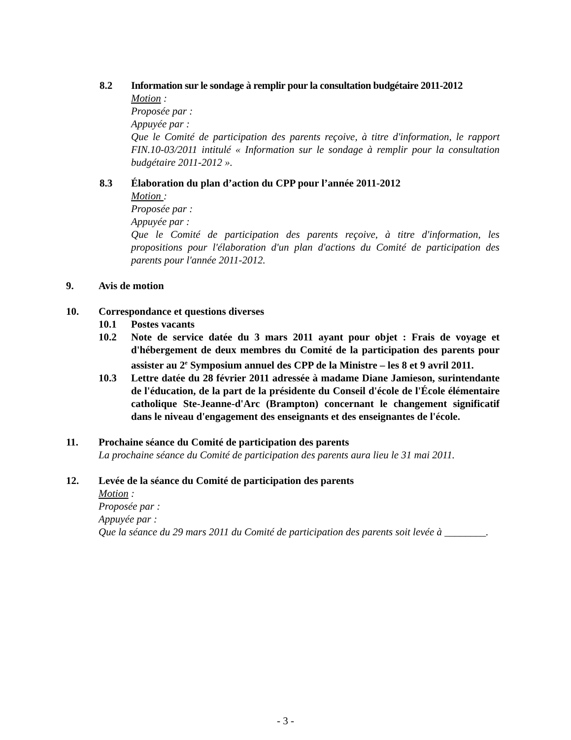8.2 Information sur le sondage à remplir pour la consultation budgétaire 2011-2012
Motion :
Proposée par :
Appuyée par :
Que le Comité de participation des parents reçoive, à titre d'information, le rapport FIN.10-03/2011 intitulé « Information sur le sondage à remplir pour la consultation budgétaire 2011-2012 ».
8.3 Élaboration du plan d’action du CPP pour l’année 2011-2012
Motion :
Proposée par :
Appuyée par :
Que le Comité de participation des parents reçoive, à titre d'information, les propositions pour l'élaboration d'un plan d'actions du Comité de participation des parents pour l'année 2011-2012.
9. Avis de motion
10. Correspondance et questions diverses
10.1 Postes vacants
10.2 Note de service datée du 3 mars 2011 ayant pour objet : Frais de voyage et d'hébergement de deux membres du Comité de la participation des parents pour assister au 2<sup>e</sup> Symposium annuel des CPP de la Ministre – les 8 et 9 avril 2011.
10.3 Lettre datée du 28 février 2011 adressée à madame Diane Jamieson, surintendante de l'éducation, de la part de la présidente du Conseil d'école de l'École élémentaire catholique Ste-Jeanne-d'Arc (Brampton) concernant le changement significatif dans le niveau d'engagement des enseignants et des enseignantes de l'école.
11. Prochaine séance du Comité de participation des parents
La prochaine séance du Comité de participation des parents aura lieu le 31 mai 2011.
12. Levée de la séance du Comité de participation des parents
Motion :
Proposée par :
Appuyée par :
Que la séance du 29 mars 2011 du Comité de participation des parents soit levée à ________.
- 3 -